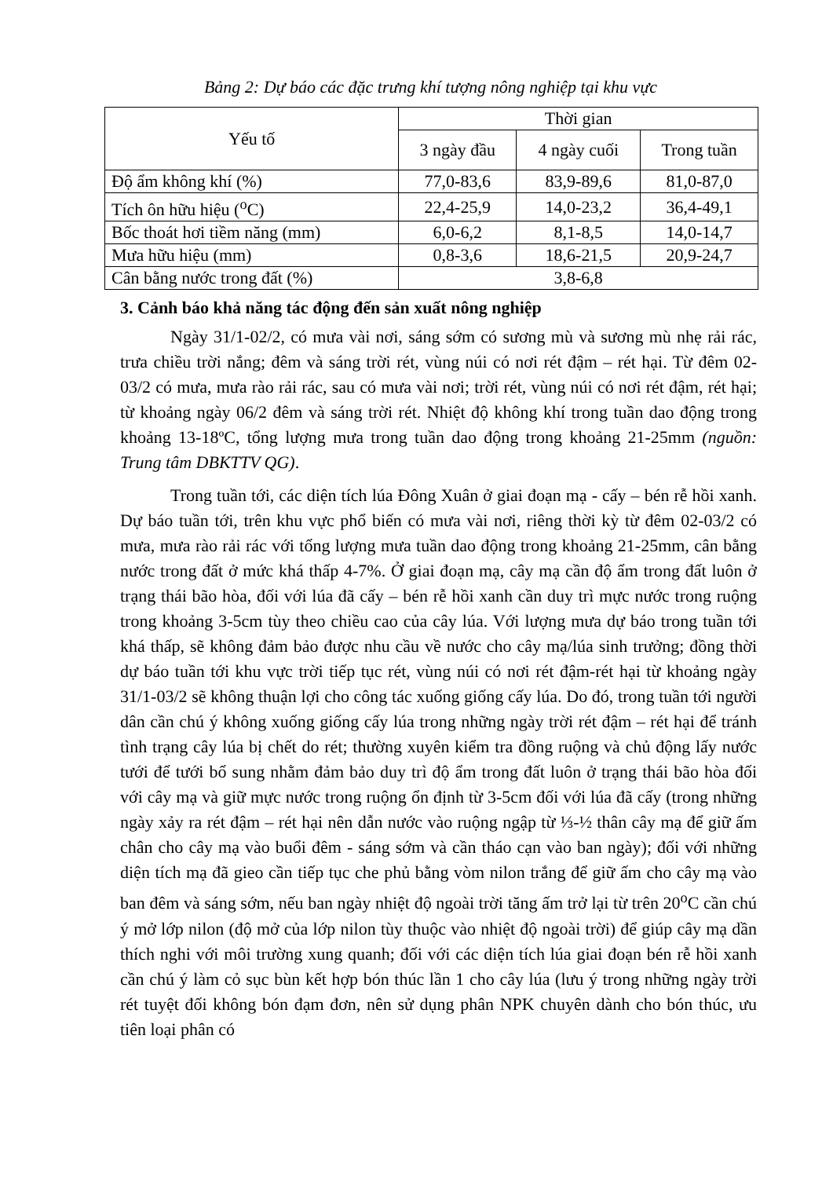Bảng 2: Dự báo các đặc trưng khí tượng nông nghiệp tại khu vực
| Yếu tố | Thời gian | | |
| --- | --- | --- | --- |
| | 3 ngày đầu | 4 ngày cuối | Trong tuần |
| Độ ẩm không khí (%) | 77,0-83,6 | 83,9-89,6 | 81,0-87,0 |
| Tích ôn hữu hiệu (<sup>o</sup>C) | 22,4-25,9 | 14,0-23,2 | 36,4-49,1 |
| Bốc thoát hơi tiềm năng (mm) | 6,0-6,2 | 8,1-8,5 | 14,0-14,7 |
| Mưa hữu hiệu (mm) | 0,8-3,6 | 18,6-21,5 | 20,9-24,7 |
| Cân bằng nước trong đất (%) | 3,8-6,8 | | |
3. Cảnh báo khả năng tác động đến sản xuất nông nghiệp
Ngày 31/1-02/2, có mưa vài nơi, sáng sớm có sương mù và sương mù nhẹ rải rác, trưa chiều trời nắng; đêm và sáng trời rét, vùng núi có nơi rét đậm – rét hại. Từ đêm 02-03/2 có mưa, mưa rào rải rác, sau có mưa vài nơi; trời rét, vùng núi có nơi rét đậm, rét hại; từ khoảng ngày 06/2 đêm và sáng trời rét. Nhiệt độ không khí trong tuần dao động trong khoảng 13-18ºC, tổng lượng mưa trong tuần dao động trong khoảng 21-25mm (nguồn: Trung tâm DBKTTV QG).
Trong tuần tới, các diện tích lúa Đông Xuân ở giai đoạn mạ - cấy – bén rễ hồi xanh. Dự báo tuần tới, trên khu vực phổ biến có mưa vài nơi, riêng thời kỳ từ đêm 02-03/2 có mưa, mưa rào rải rác với tổng lượng mưa tuần dao động trong khoảng 21-25mm, cân bằng nước trong đất ở mức khá thấp 4-7%. Ở giai đoạn mạ, cây mạ cần độ ẩm trong đất luôn ở trạng thái bão hòa, đối với lúa đã cấy – bén rễ hồi xanh cần duy trì mực nước trong ruộng trong khoảng 3-5cm tùy theo chiều cao của cây lúa. Với lượng mưa dự báo trong tuần tới khá thấp, sẽ không đảm bảo được nhu cầu về nước cho cây mạ/lúa sinh trưởng; đồng thời dự báo tuần tới khu vực trời tiếp tục rét, vùng núi có nơi rét đậm-rét hại từ khoảng ngày 31/1-03/2 sẽ không thuận lợi cho công tác xuống giống cấy lúa. Do đó, trong tuần tới người dân cần chú ý không xuống giống cấy lúa trong những ngày trời rét đậm – rét hại để tránh tình trạng cây lúa bị chết do rét; thường xuyên kiểm tra đồng ruộng và chủ động lấy nước tưới để tưới bổ sung nhằm đảm bảo duy trì độ ẩm trong đất luôn ở trạng thái bão hòa đối với cây mạ và giữ mực nước trong ruộng ổn định từ 3-5cm đối với lúa đã cấy (trong những ngày xảy ra rét đậm – rét hại nên dẫn nước vào ruộng ngập từ ⅓-½ thân cây mạ để giữ ấm chân cho cây mạ vào buổi đêm - sáng sớm và cần tháo cạn vào ban ngày); đối với những diện tích mạ đã gieo cần tiếp tục che phủ bằng vòm nilon trắng để giữ ấm cho cây mạ vào ban đêm và sáng sớm, nếu ban ngày nhiệt độ ngoài trời tăng ấm trở lại từ trên 20<sup>o</sup>C cần chú ý mở lớp nilon (độ mở của lớp nilon tùy thuộc vào nhiệt độ ngoài trời) để giúp cây mạ dần thích nghi với môi trường xung quanh; đối với các diện tích lúa giai đoạn bén rễ hồi xanh cần chú ý làm cỏ sục bùn kết hợp bón thúc lần 1 cho cây lúa (lưu ý trong những ngày trời rét tuyệt đối không bón đạm đơn, nên sử dụng phân NPK chuyên dành cho bón thúc, ưu tiên loại phân có